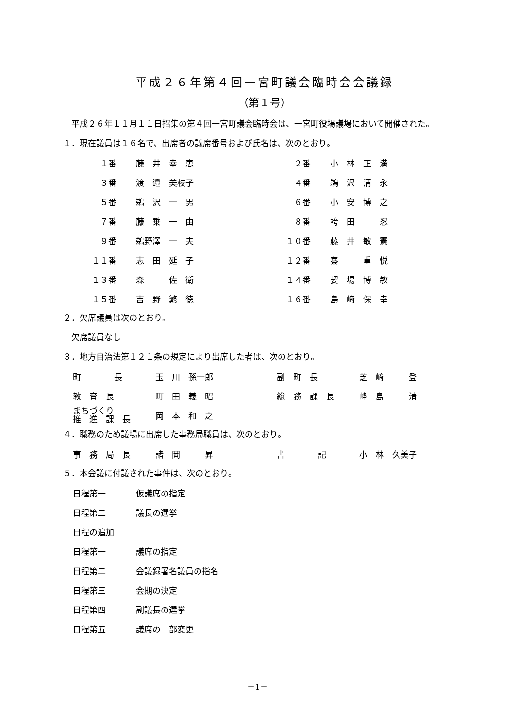平成２６年第４回一宮町議会臨時会会議録
（第１号）
　平成２６年１１月１１日招集の第４回一宮町議会臨時会は、一宮町役場議場において開催された。
１．現在議員は１６名で、出席者の議席番号および氏名は、次のとおり。
| １番 | 藤 井 幸 恵 | ２番 | 小 林 正 満 |
| ３番 | 渡 邉 美枝子 | ４番 | 鵜 沢 清 永 |
| ５番 | 鵜 沢 一 男 | ６番 | 小 安 博 之 |
| ７番 | 藤 乗 一 由 | ８番 | 袴 田 忍 |
| ９番 | 鵜野澤 一 夫 | １０番 | 藤 井 敏 憲 |
| １１番 | 志 田 延 子 | １２番 | 秦 重 悦 |
| １３番 | 森 佐 衛 | １４番 | 㛃 場 博 敏 |
| １５番 | 吉 野 繁 徳 | １６番 | 島 﨑 保 幸 |
２．欠席議員は次のとおり。
　欠席議員なし
３．地方自治法第１２１条の規定により出席した者は、次のとおり。
| 町 長 | 玉 川 孫一郎 | 副 町 長 | 芝 﨑 登 |
| 教 育 長 | 町 田 義 昭 | 総 務 課 長 | 峰 島 清 |
| まちづくり 推 進 課 長 | 岡 本 和 之 | | |
４．職務のため議場に出席した事務局職員は、次のとおり。
| 事 務 局 長 | 諸 岡 昇 | 書 記 | 小 林 久美子 |
５．本会議に付議された事件は、次のとおり。
| 日程第一 | 仮議席の指定 |
| 日程第二 | 議長の選挙 |
| 日程の追加 | |
| 日程第一 | 議席の指定 |
| 日程第二 | 会議録署名議員の指名 |
| 日程第三 | 会期の決定 |
| 日程第四 | 副議長の選挙 |
| 日程第五 | 議席の一部変更 |
－1－